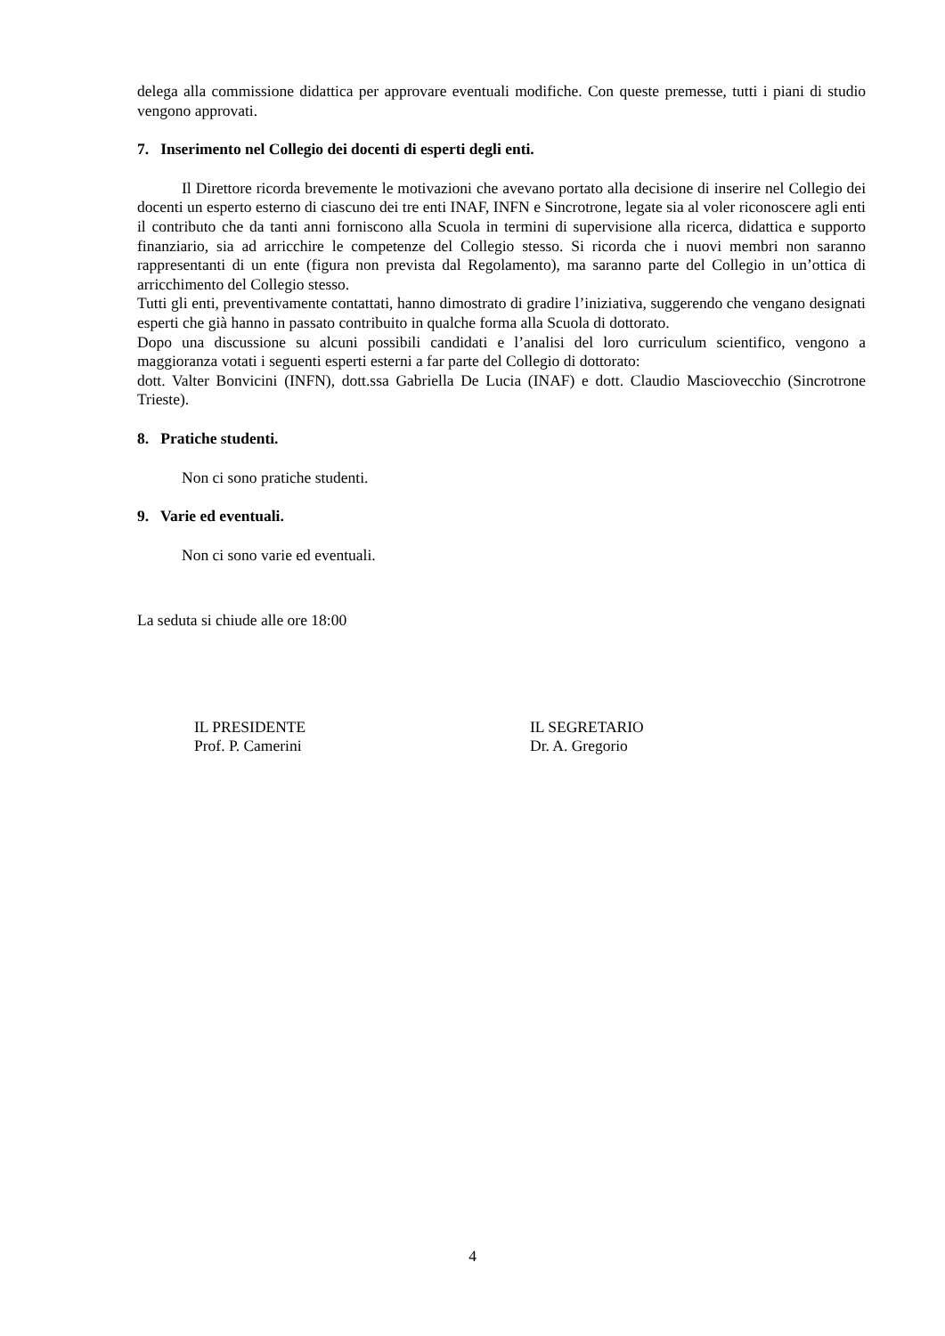delega alla commissione didattica per approvare eventuali modifiche. Con queste premesse, tutti i piani di studio vengono approvati.
7. Inserimento nel Collegio dei docenti di esperti degli enti.
Il Direttore ricorda brevemente le motivazioni che avevano portato alla decisione di inserire nel Collegio dei docenti un esperto esterno di ciascuno dei tre enti INAF, INFN e Sincrotrone, legate sia al voler riconoscere agli enti il contributo che da tanti anni forniscono alla Scuola in termini di supervisione alla ricerca, didattica e supporto finanziario, sia ad arricchire le competenze del Collegio stesso. Si ricorda che i nuovi membri non saranno rappresentanti di un ente (figura non prevista dal Regolamento), ma saranno parte del Collegio in un’ottica di arricchimento del Collegio stesso.
Tutti gli enti, preventivamente contattati, hanno dimostrato di gradire l’iniziativa, suggerendo che vengano designati esperti che già hanno in passato contribuito in qualche forma alla Scuola di dottorato.
Dopo una discussione su alcuni possibili candidati e l’analisi del loro curriculum scientifico, vengono a maggioranza votati i seguenti esperti esterni a far parte del Collegio di dottorato:
dott. Valter Bonvicini (INFN), dott.ssa Gabriella De Lucia (INAF) e dott. Claudio Masciovecchio (Sincrotrone Trieste).
8. Pratiche studenti.
Non ci sono pratiche studenti.
9. Varie ed eventuali.
Non ci sono varie ed eventuali.
La seduta si chiude alle ore 18:00
IL PRESIDENTE
Prof. P. Camerini
IL SEGRETARIO
Dr. A. Gregorio
4